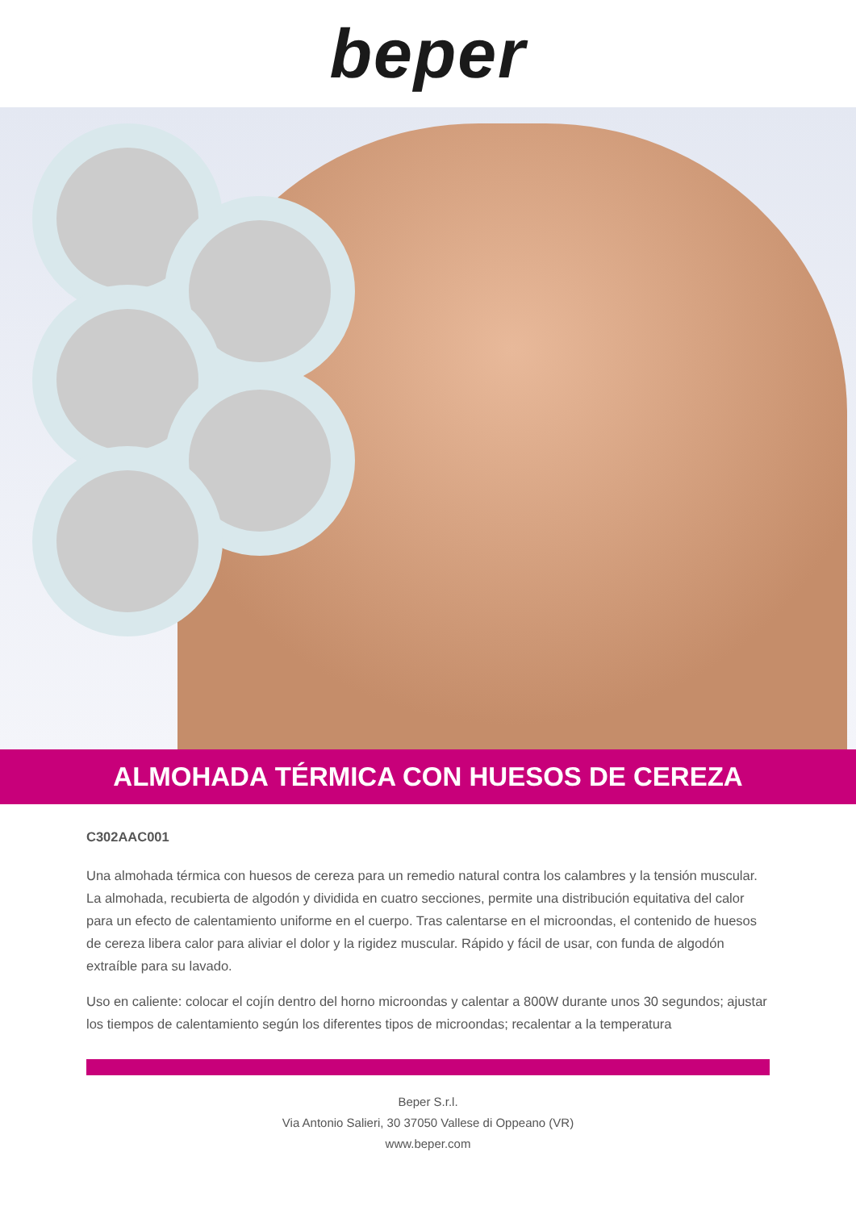beper
ALMOHADA TÉRMICA CON HUESOS DE CEREZA
C302AAC001
Una almohada térmica con huesos de cereza para un remedio natural contra los calambres y la tensión muscular.
La almohada, recubierta de algodón y dividida en cuatro secciones, permite una distribución equitativa del calor para un efecto de calentamiento uniforme en el cuerpo. Tras calentarse en el microondas, el contenido de huesos de cereza libera calor para aliviar el dolor y la rigidez muscular. Rápido y fácil de usar, con funda de algodón extraíble para su lavado.
Uso en caliente: colocar el cojín dentro del horno microondas y calentar a 800W durante unos 30 segundos; ajustar los tiempos de calentamiento según los diferentes tipos de microondas; recalentar a la temperatura
Beper S.r.l.
Via Antonio Salieri, 30 37050 Vallese di Oppeano (VR)
www.beper.com